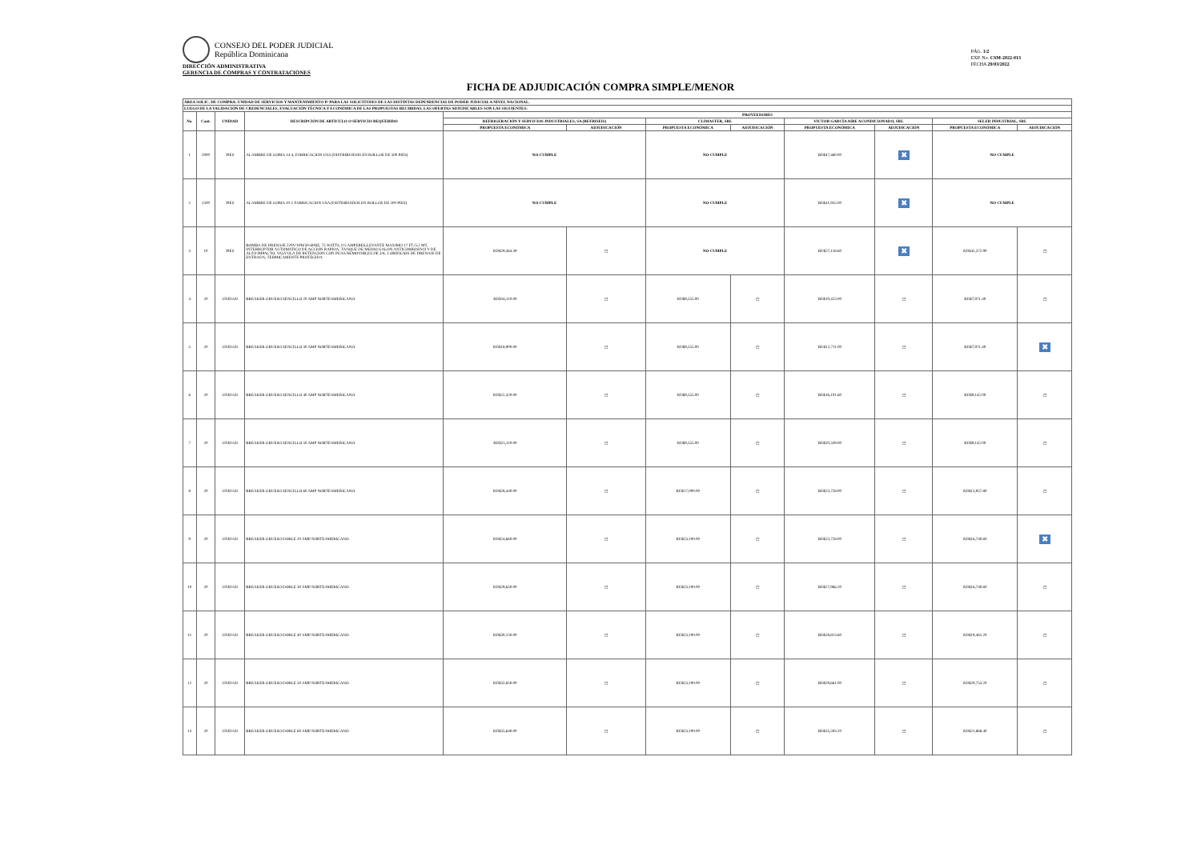CONSEJO DEL PODER JUDICIAL
República Dominicana
DIRECCIÓN ADMINISTRATIVA
GERENCIA DE COMPRAS Y CONTRATACIONES
PÁG. 1/2
EXP. No. CSM-2022-013
FECHA 29/03/2022
FICHA DE ADJUDICACIÓN COMPRA SIMPLE/MENOR
| ÁREA SOLIC. DE COMPRA: UNIDAD DE SERVICIOS Y MANTENIMIENTO P/ PARA LAS SOLICITUDES DE LAS DISTINTAS DEPENDENCIAS DE PODER JUDICIAL A NIVEL NACIONAL. | | | | | | | | | | | |
| LUEGO DE LA VALIDACIÓN DE CREDENCIALES, EVALUACIÓN TÉCNICA Y ECONÓMICA DE LAS PROPUESTAS RECIBIDAS, LAS OFERTAS ADJUDICABLES SON LAS SIGUIENTES: | | | | | | | | | | | |
| No. | Cant. | UNIDAD | DESCRIPCIÓN DE ARTICULO O SERVICIO REQUERIDO | PROVEEDORES | | | | | | | |
| | | | | REFRIGERACIÓN Y SERVICIOS INDUSTRIALES, SA (REFRISEIS) | | CLIMASTER, SRL | | VICTOR GARCÍA AIRE ACONDICIONADO, SRL | | SELER INDUSTRIAL, SRL | |
| | | | | PROPUESTA ECONÓMICA | ADJUDICACIÓN | PROPUESTA ECONÓMICA | ADJUDICACIÓN | PROPUESTA ECONÓMICA | ADJUDICACIÓN | PROPUESTA ECONÓMICA | ADJUDICACIÓN |
| 1 | 2000 | PIES | ALAMBRE DE GOMA 14-4, FABRICACION USA (DISTRIBUIDOS EN ROLLOS DE 500 PIES) | NO CUMPLE | | NO CUMPLE | | RD$47,460.00 | ✖ | NO CUMPLE | |
| 2 | 1500 | PIES | ALAMBRE DE GOMA 10-2 FABRICACION USA (DISTRIBUIDOS EN ROLLOS DE 500 PIES) | NO CUMPLE | | NO CUMPLE | | RD$41,955.00 | ✖ | NO CUMPLE | |
| 3 | 10 | PIES | BOMBA DE DRENAJE 220V/1PH/50-60HZ, 75 WATTS, 0.5 AMPERES,LEVANTE MAXIMO 17 FT./5.2 MT, INTERRUPTOR AUTOMATICO DE ACCION RAPIDA, TANQUE DE MEDIO GALON ANTICORROSIVO Y DE ALTO IMPACTO, VALVULA DE RETENCION CON PUAS REMOVIBLES DE 3/8, 3 ORIFICIOS DE DRENAJE DE ENTRADA, TERMICAMENTE PROTEGIDA | RD$29,364.39 | ☐ | NO CUMPLE | | RD$27,118.60 | ✖ | RD$42,372.90 | ☐ |
| 4 | 20 | UNIDAD | BREAKER GRUESO SENCILLO 20 AMP NORTEAMERICANO | RD$16,110.00 | ☐ | RD$9,555.00 | ☐ | RD$10,423.00 | ☐ | RD$7,971.40 | ☐ |
| 5 | 20 | UNIDAD | BREAKER GRUESO SENCILLO 30 AMP NORTEAMERICANO | RD$18,900.00 | ☐ | RD$9,555.00 | ☐ | RD$12,711.00 | ☐ | RD$7,971.40 | ✖ |
| 6 | 20 | UNIDAD | BREAKER GRUESO SENCILLO 40 AMP NORTEAMERICANO | RD$22,320.00 | ☐ | RD$9,555.00 | ☐ | RD$16,101.60 | ☐ | RD$9,142.00 | ☐ |
| 7 | 20 | UNIDAD | BREAKER GRUESO SENCILLO 50 AMP NORTEAMERICANO | RD$25,110.00 | ☐ | RD$9,555.00 | ☐ | RD$20,339.00 | ☐ | RD$9,142.00 | ☐ |
| 8 | 20 | UNIDAD | BREAKER GRUESO SENCILLO 60 AMP NORTEAMERICANO | RD$28,440.00 | ☐ | RD$17,000.00 | ☐ | RD$23,728.00 | ☐ | RD$13,957.80 | ☐ |
| 9 | 20 | UNIDAD | BREAKER GRUESO DOBLE 20 AMP NORTEAMERICANO | RD$24,660.00 | ☐ | RD$23,100.00 | ☐ | RD$23,728.00 | ☐ | RD$16,740.60 | ✖ |
| 10 | 20 | UNIDAD | BREAKER GRUESO DOBLE 30 AMP NORTEAMERICANO | RD$29,650.00 | ☐ | RD$23,100.00 | ☐ | RD$27,966.20 | ☐ | RD$16,740.60 | ☐ |
| 11 | 20 | UNIDAD | BREAKER GRUESO DOBLE 40 AMP NORTEAMERICANO | RD$30,150.00 | ☐ | RD$23,100.00 | ☐ | RD$28,813.60 | ☐ | RD$19,461.20 | ☐ |
| 12 | 20 | UNIDAD | BREAKER GRUESO DOBLE 50 AMP NORTEAMERICANO | RD$32,850.00 | ☐ | RD$23,100.00 | ☐ | RD$29,661.00 | ☐ | RD$20,753.20 | ☐ |
| 13 | 20 | UNIDAD | BREAKER GRUESO DOBLE 60 AMP NORTEAMERICANO | RD$35,640.00 | ☐ | RD$23,100.00 | ☐ | RD$35,593.20 | ☐ | RD$21,868.40 | ☐ |